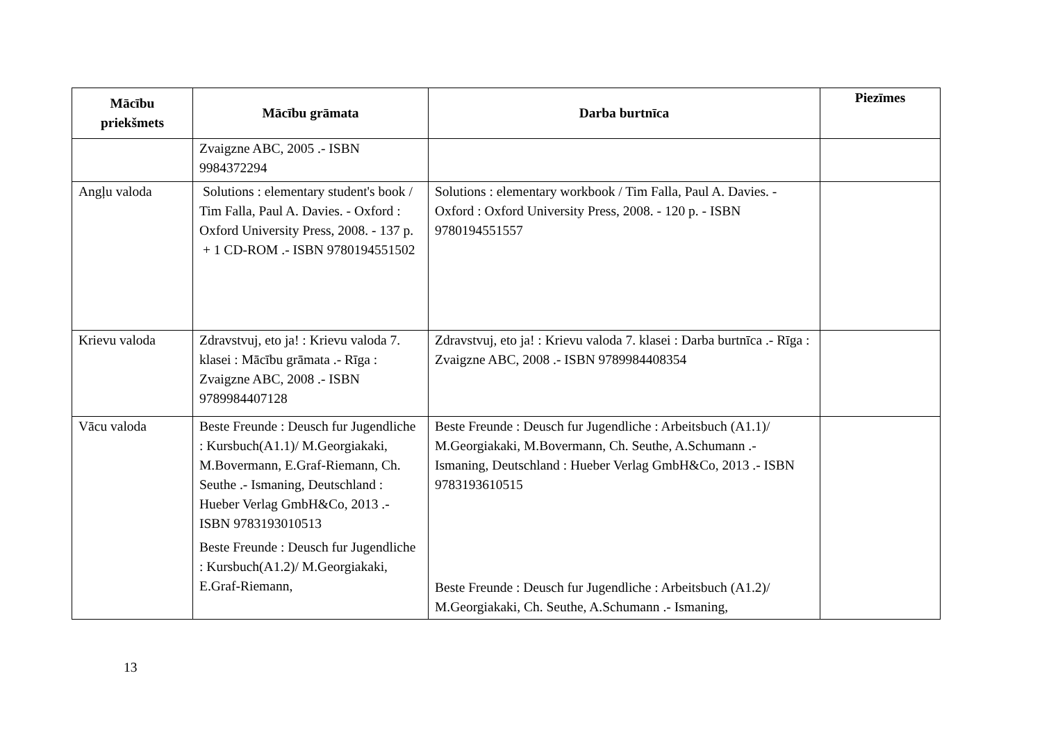| Mācību priekšmets | Mācību grāmata | Darba burtnīca | Piezīmes |
| --- | --- | --- | --- |
| | Zvaigzne ABC, 2005 .- ISBN 9984372294 | | |
| Angļu valoda | Solutions : elementary student's book / Tim Falla, Paul A. Davies. - Oxford : Oxford University Press, 2008. - 137 p. + 1 CD-ROM .- ISBN 9780194551502 | Solutions : elementary workbook / Tim Falla, Paul A. Davies. - Oxford : Oxford University Press, 2008. - 120 p. - ISBN 9780194551557 | |
| Krievu valoda | Zdravstvuj, eto ja! : Krievu valoda 7. klasei : Mācību grāmata .- Rīga : Zvaigzne ABC, 2008 .- ISBN 9789984407128 | Zdravstvuj, eto ja! : Krievu valoda 7. klasei : Darba burtnīca .- Rīga : Zvaigzne ABC, 2008 .- ISBN 9789984408354 | |
| Vācu valoda | Beste Freunde : Deusch fur Jugendliche : Kursbuch(A1.1)/ M.Georgiakaki, M.Bovermann, E.Graf-Riemann, Ch. Seuthe .- Ismaning, Deutschland : Hueber Verlag GmbH&Co, 2013 .- ISBN 9783193010513 Beste Freunde : Deusch fur Jugendliche : Kursbuch(A1.2)/ M.Georgiakaki, E.Graf-Riemann, | Beste Freunde : Deusch fur Jugendliche : Arbeitsbuch (A1.1)/ M.Georgiakaki, M.Bovermann, Ch. Seuthe, A.Schumann .- Ismaning, Deutschland : Hueber Verlag GmbH&Co, 2013 .- ISBN 9783193610515 Beste Freunde : Deusch fur Jugendliche : Arbeitsbuch (A1.2)/ M.Georgiakaki, Ch. Seuthe, A.Schumann .- Ismaning, | |
13